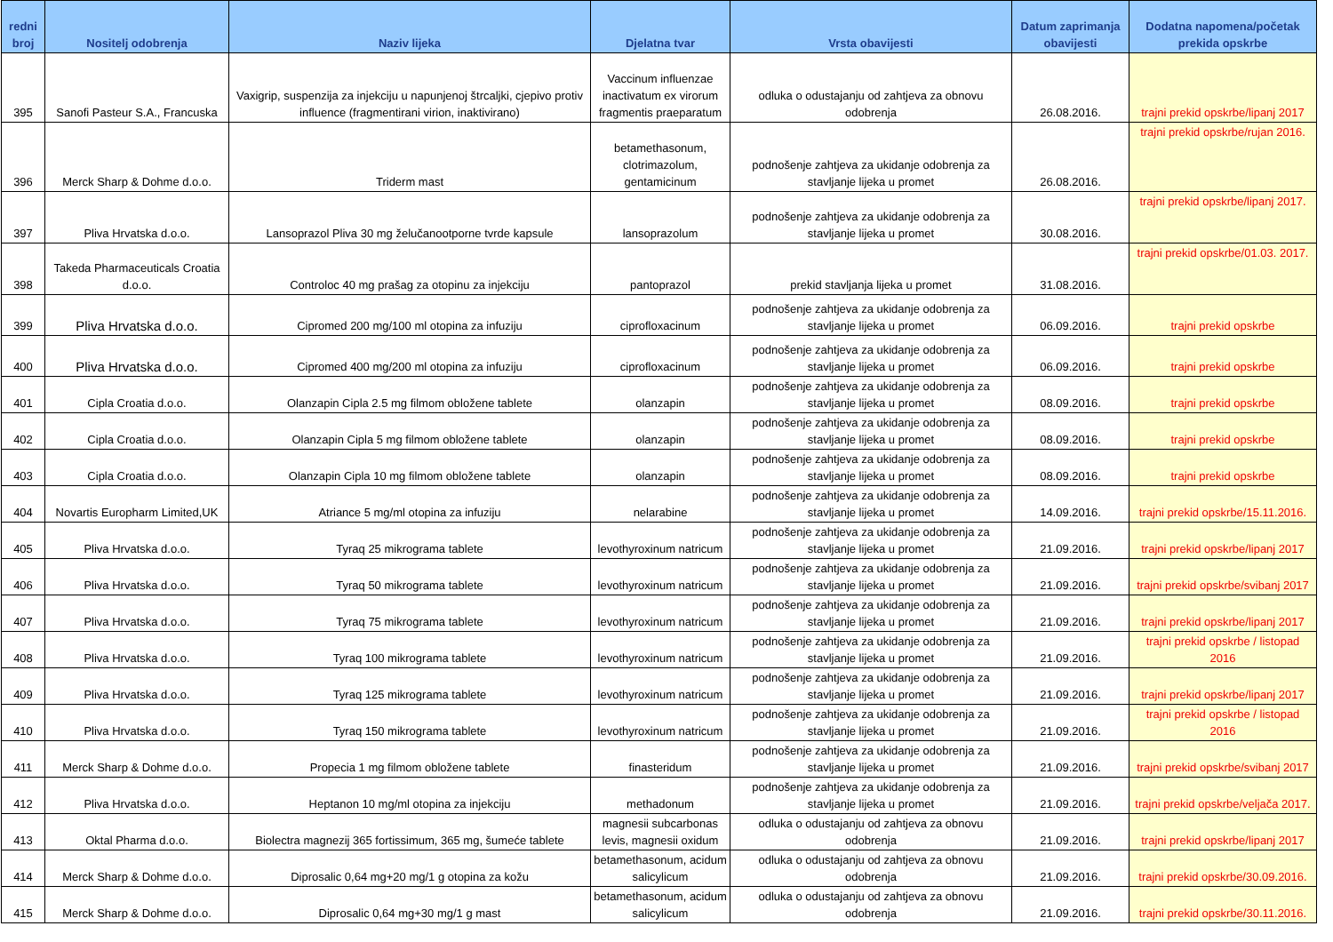| redni broj | Nositelj odobrenja | Naziv lijeka | Djelatna tvar | Vrsta obavijesti | Datum zaprimanja obavijesti | Dodatna napomena/početak prekida opskrbe |
| --- | --- | --- | --- | --- | --- | --- |
| 395 | Sanofi Pasteur S.A., Francuska | Vaxigrip, suspenzija za injekciju u napunjenoj štrcaljki, cjepivo protiv influence (fragmentirani virion, inaktivirano) | Vaccinum influenzae inactivatum ex virorum fragmentis praeparatum | odluka o odustajanju od zahtjeva za obnovu odobrenja | 26.08.2016. | trajni prekid opskrbe/lipanj 2017 |
| 396 | Merck Sharp & Dohme d.o.o. | Triderm mast | betamethasonum, clotrimazolum, gentamicinum | podnošenje zahtjeva za ukidanje odobrenja za stavljanje lijeka u promet | 26.08.2016. | trajni prekid opskrbe/rujan 2016. |
| 397 | Pliva Hrvatska d.o.o. | Lansoprazol Pliva 30 mg želučanootporne tvrde kapsule | lansoprazolum | podnošenje zahtjeva za ukidanje odobrenja za stavljanje lijeka u promet | 30.08.2016. | trajni prekid opskrbe/lipanj 2017. |
| 398 | Takeda Pharmaceuticals Croatia d.o.o. | Controloc 40 mg prašag za otopinu za injekciju | pantoprazol | prekid stavljanja lijeka u promet | 31.08.2016. | trajni prekid opskrbe/01.03. 2017. |
| 399 | Pliva Hrvatska d.o.o. | Cipromed 200 mg/100 ml otopina za infuziju | ciprofloxacinum | podnošenje zahtjeva za ukidanje odobrenja za stavljanje lijeka u promet | 06.09.2016. | trajni prekid opskrbe |
| 400 | Pliva Hrvatska d.o.o. | Cipromed 400 mg/200 ml otopina za infuziju | ciprofloxacinum | podnošenje zahtjeva za ukidanje odobrenja za stavljanje lijeka u promet | 06.09.2016. | trajni prekid opskrbe |
| 401 | Cipla Croatia d.o.o. | Olanzapin Cipla 2.5 mg filmom obložene tablete | olanzapin | podnošenje zahtjeva za ukidanje odobrenja za stavljanje lijeka u promet | 08.09.2016. | trajni prekid opskrbe |
| 402 | Cipla Croatia d.o.o. | Olanzapin Cipla 5 mg filmom obložene tablete | olanzapin | podnošenje zahtjeva za ukidanje odobrenja za stavljanje lijeka u promet | 08.09.2016. | trajni prekid opskrbe |
| 403 | Cipla Croatia d.o.o. | Olanzapin Cipla 10 mg filmom obložene tablete | olanzapin | podnošenje zahtjeva za ukidanje odobrenja za stavljanje lijeka u promet | 08.09.2016. | trajni prekid opskrbe |
| 404 | Novartis Europharm Limited,UK | Atriance 5 mg/ml otopina za infuziju | nelarabine | podnošenje zahtjeva za ukidanje odobrenja za stavljanje lijeka u promet | 14.09.2016. | trajni prekid opskrbe/15.11.2016. |
| 405 | Pliva Hrvatska d.o.o. | Tyraq 25 mikrograma tablete | levothyroxinum natricum | podnošenje zahtjeva za ukidanje odobrenja za stavljanje lijeka u promet | 21.09.2016. | trajni prekid opskrbe/lipanj 2017 |
| 406 | Pliva Hrvatska d.o.o. | Tyraq 50 mikrograma tablete | levothyroxinum natricum | podnošenje zahtjeva za ukidanje odobrenja za stavljanje lijeka u promet | 21.09.2016. | trajni prekid opskrbe/svibanj 2017 |
| 407 | Pliva Hrvatska d.o.o. | Tyraq 75 mikrograma tablete | levothyroxinum natricum | podnošenje zahtjeva za ukidanje odobrenja za stavljanje lijeka u promet | 21.09.2016. | trajni prekid opskrbe/lipanj 2017 |
| 408 | Pliva Hrvatska d.o.o. | Tyraq 100 mikrograma tablete | levothyroxinum natricum | podnošenje zahtjeva za ukidanje odobrenja za stavljanje lijeka u promet | 21.09.2016. | trajni prekid opskrbe / listopad 2016 |
| 409 | Pliva Hrvatska d.o.o. | Tyraq 125 mikrograma tablete | levothyroxinum natricum | podnošenje zahtjeva za ukidanje odobrenja za stavljanje lijeka u promet | 21.09.2016. | trajni prekid opskrbe/lipanj 2017 |
| 410 | Pliva Hrvatska d.o.o. | Tyraq 150 mikrograma tablete | levothyroxinum natricum | podnošenje zahtjeva za ukidanje odobrenja za stavljanje lijeka u promet | 21.09.2016. | trajni prekid opskrbe / listopad 2016 |
| 411 | Merck Sharp & Dohme d.o.o. | Propecia 1 mg filmom obložene tablete | finasteridum | podnošenje zahtjeva za ukidanje odobrenja za stavljanje lijeka u promet | 21.09.2016. | trajni prekid opskrbe/svibanj 2017 |
| 412 | Pliva Hrvatska d.o.o. | Heptanon 10 mg/ml otopina za injekciju | methadonum | podnošenje zahtjeva za ukidanje odobrenja za stavljanje lijeka u promet | 21.09.2016. | trajni prekid opskrbe/veljača 2017. |
| 413 | Oktal Pharma d.o.o. | Biolectra magnezij 365 fortissimum, 365 mg, šumeće tablete | magnesii subcarbonas levis, magnesii oxidum | odluka o odustajanju od zahtjeva za obnovu odobrenja | 21.09.2016. | trajni prekid opskrbe/lipanj 2017 |
| 414 | Merck Sharp & Dohme d.o.o. | Diprosalic 0,64 mg+20 mg/1 g otopina za kožu | betamethasonum, acidum salicylicum | odluka o odustajanju od zahtjeva za obnovu odobrenja | 21.09.2016. | trajni prekid opskrbe/30.09.2016. |
| 415 | Merck Sharp & Dohme d.o.o. | Diprosalic 0,64 mg+30 mg/1 g mast | betamethasonum, acidum salicylicum | odluka o odustajanju od zahtjeva za obnovu odobrenja | 21.09.2016. | trajni prekid opskrbe/30.11.2016. |